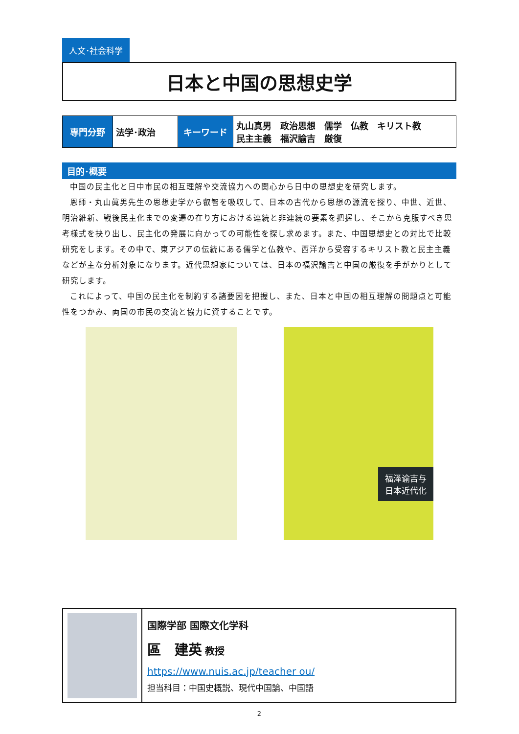人文･社会科学
日本と中国の思想史学
| 専門分野 | 法学･政治 | キーワード | 丸山真男 政治思想 儒学 仏教 キリスト教 民主主義 福沢諭吉 厳復 |
目的･概要
中国の民主化と日中市民の相互理解や交流協力への関心から日中の思想史を研究します。
恩師・丸山眞男先生の思想史学から叡智を吸収して、日本の古代から思想の源流を探り、中世、近世、明治維新、戦後民主化までの変遷の在り方における連続と非連続の要素を把握し、そこから克服すべき思考様式を抉り出し、民主化の発展に向かっての可能性を探し求めます。また、中国思想史との対比で比較研究をします。その中で、東アジアの伝統にある儒学と仏教や、西洋から受容するキリスト教と民主主義などが主な分析対象になります。近代思想家については、日本の福沢諭吉と中国の厳復を手がかりとして研究します。
これによって、中国の民主化を制約する諸要因を把握し、また、日本と中国の相互理解の問題点と可能性をつかみ、両国の市民の交流と協力に資することです。
福泽谕吉与
日本近代化
国際学部 国際文化学科
區　建英 教授
https://www.nuis.ac.jp/teacher ou/
担当科目：中国史概説、現代中国論、中国語
2